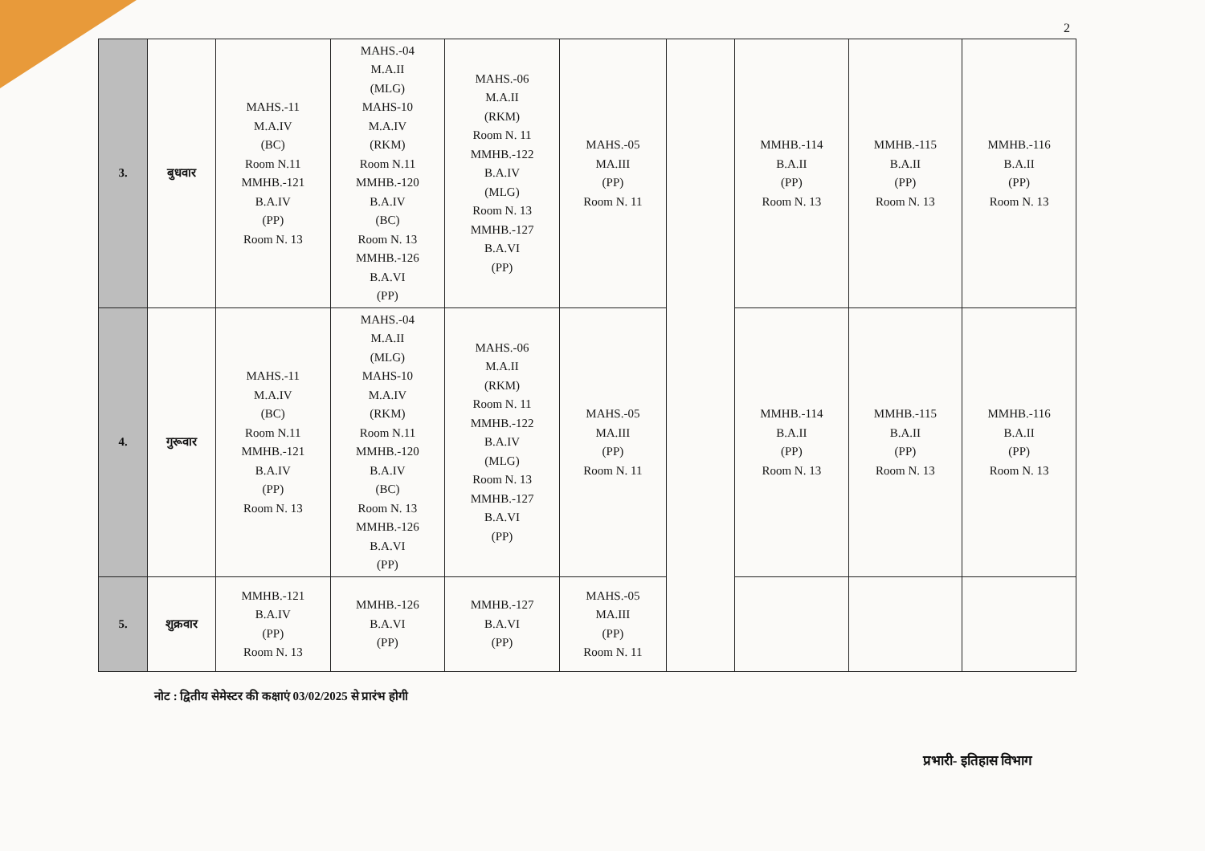2
| 3. | बुधवार | MAHS.-11 M.A.IV (BC) Room N.11 MMHB.-121 B.A.IV (PP) Room N. 13 | MAHS.-04 M.A.II (MLG) MAHS-10 M.A.IV (RKM) Room N.11 MMHB.-120 B.A.IV (BC) Room N. 13 MMHB.-126 B.A.VI (PP) | MAHS.-06 M.A.II (RKM) Room N. 11 MMHB.-122 B.A.IV (MLG) Room N. 13 MMHB.-127 B.A.VI (PP) | MAHS.-05 MA.III (PP) Room N. 11 | | MMHB.-114 B.A.II (PP) Room N. 13 | MMHB.-115 B.A.II (PP) Room N. 13 | MMHB.-116 B.A.II (PP) Room N. 13 |
| 4. | गुरूवार | MAHS.-11 M.A.IV (BC) Room N.11 MMHB.-121 B.A.IV (PP) Room N. 13 | MAHS.-04 M.A.II (MLG) MAHS-10 M.A.IV (RKM) Room N.11 MMHB.-120 B.A.IV (BC) Room N. 13 MMHB.-126 B.A.VI (PP) | MAHS.-06 M.A.II (RKM) Room N. 11 MMHB.-122 B.A.IV (MLG) Room N. 13 MMHB.-127 B.A.VI (PP) | MAHS.-05 MA.III (PP) Room N. 11 | | MMHB.-114 B.A.II (PP) Room N. 13 | MMHB.-115 B.A.II (PP) Room N. 13 | MMHB.-116 B.A.II (PP) Room N. 13 |
| 5. | शुक्रवार | MMHB.-121 B.A.IV (PP) Room N. 13 | MMHB.-126 B.A.VI (PP) | MMHB.-127 B.A.VI (PP) | MAHS.-05 MA.III (PP) Room N. 11 | | | | |
नोट : द्वितीय सेमेस्टर की कक्षाएं 03/02/2025 से प्रारंभ होगी
प्रभारी- इतिहास विभाग